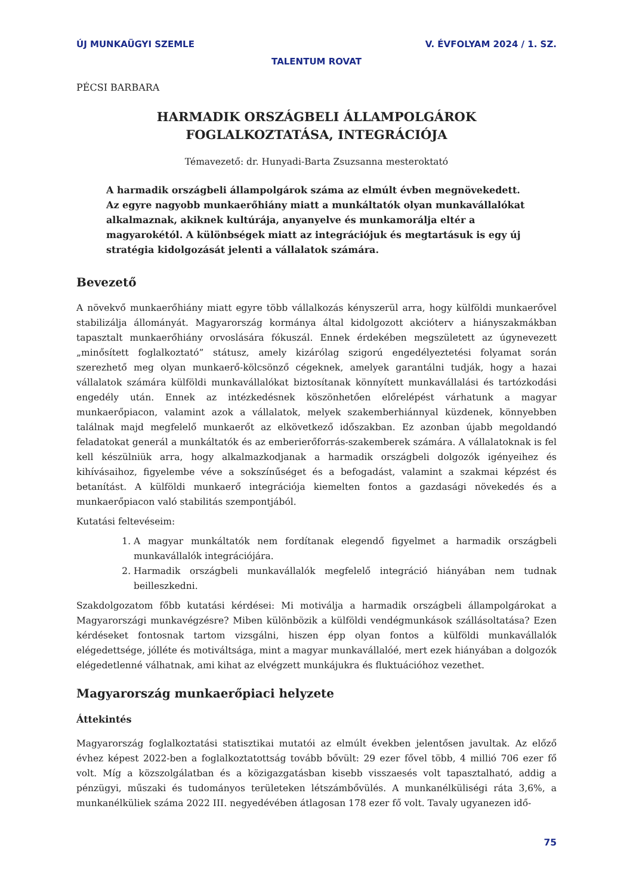ÚJ MUNKAÜGYI SZEMLE V. ÉVFOLYAM 2024 / 1. SZ.
TALENTUM ROVAT
PÉCSI BARBARA
HARMADIK ORSZÁGBELI ÁLLAMPOLGÁROK
FOGLALKOZTATÁSA, INTEGRÁCIÓJA
Témavezető: dr. Hunyadi-Barta Zsuzsanna mesteroktató
A harmadik országbeli állampolgárok száma az elmúlt évben megnövekedett. Az egyre nagyobb munkaerőhiány miatt a munkáltatók olyan munkavállalókat alkalmaznak, akiknek kultúrája, anyanyelve és munkamorálja eltér a magyaro­kétól. A különbségek miatt az integrációjuk és megtartásuk is egy új stratégia kidolgozását jelenti a vállalatok számára.
Bevezető
A növekvő munkaerőhiány miatt egyre több vállalkozás kényszerül arra, hogy külföldi munkaerővel stabilizálja állományát. Magyarország kormánya által kidolgozott akcióterv a hiányszakmákban tapasztalt munkaerőhiány orvoslására fókuszál. Ennek érdekében megszületett az úgynevezett „minősített foglalkoztató” státusz, amely kizárólag szigorú engedélyeztetési folyamat során szerezhető meg olyan munkaerő-kölcsönző cégeknek, amelyek garantálni tudják, hogy a hazai vállalatok számára külföldi munkavállalókat biztosítanak könnyített munkavállalási és tartózkodási engedély után. Ennek az intézkedésnek köszönhetően előrelépést várhatunk a magyar munkaerőpiacon, valamint azok a vállalatok, melyek szakemberhiánnyal küzdenek, könnyebben találnak majd megfelelő munkaerőt az elkövetkező időszakban. Ez azonban újabb megoldandó feladatokat generál a munkáltatók és az emberierőforrás-szakemberek számára. A vállalatoknak is fel kell készülniük arra, hogy alkalmazkodjanak a harmadik országbeli dolgozók igényeihez és kihívásaihoz, figyelembe véve a sokszínűséget és a befogadást, valamint a szakmai képzést és betanítást. A külföldi munkaerő integrációja kiemelten fontos a gazdasági növekedés és a munkaerőpiacon való stabilitás szempontjából.
Kutatási feltevéseim:
1. A magyar munkáltatók nem fordítanak elegendő figyelmet a harmadik országbeli munkavállalók integrációjára.
2. Harmadik országbeli munkavállalók megfelelő integráció hiányában nem tudnak beilleszkedni.
Szakdolgozatom főbb kutatási kérdései: Mi motiválja a harmadik országbeli állampolgárokat a Magyarországi munkavégzésre? Miben különbözik a külföldi vendégmunkások szállásoltatása? Ezen kérdéseket fontosnak tartom vizsgálni, hiszen épp olyan fontos a külföldi munkavállalók elégedettsége, jólléte és motiváltsága, mint a magyar munkavállalóé, mert ezek hiányában a dolgozók elégedetlenné válhatnak, ami kihat az elvégzett munkájukra és fluktuációhoz vezethet.
Magyarország munkaerőpiaci helyzete
Áttekintés
Magyarország foglalkoztatási statisztikai mutatói az elmúlt években jelentősen javultak. Az előző évhez képest 2022-ben a foglalkoztatottság tovább bővült: 29 ezer fővel több, 4 millió 706 ezer fő volt. Míg a közszolgálatban és a közigazgatásban kisebb visszaesés volt tapasztalható, addig a pénzügyi, műszaki és tudományos területeken létszámbővülés. A munkanélküliségi ráta 3,6%, a munkanélküliek száma 2022 III. negyedévében átlagosan 178 ezer fő volt. Tavaly ugyanezen idő-
75